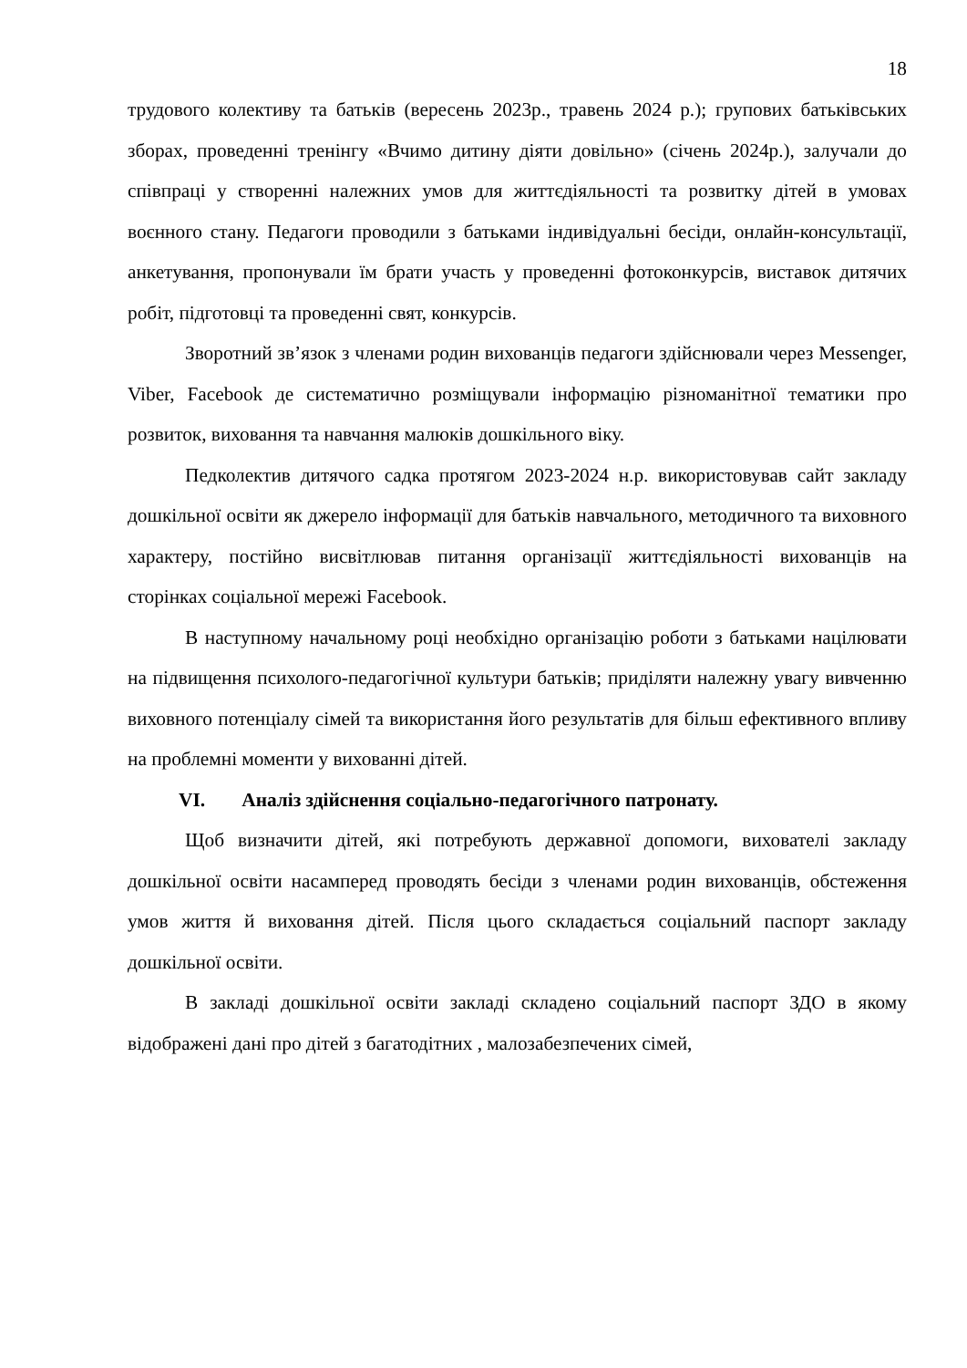18
трудового колективу та батьків (вересень 2023р., травень 2024 р.); групових батьківських зборах, проведенні тренінгу «Вчимо дитину діяти довільно» (січень 2024р.), залучали до співпраці у створенні належних умов для життєдіяльності та розвитку дітей в умовах воєнного стану. Педагоги проводили з батьками індивідуальні бесіди, онлайн-консультації, анкетування, пропонували їм брати участь у проведенні фотоконкурсів, виставок дитячих робіт, підготовці та проведенні свят, конкурсів.
Зворотний зв’язок з членами родин вихованців педагоги здійснювали через Messenger, Viber, Facebook де систематично розміщували інформацію різноманітної тематики про розвиток, виховання та навчання малюків дошкільного віку.
Педколектив дитячого садка протягом 2023-2024 н.р. використовував сайт закладу дошкільної освіти як джерело інформації для батьків навчального, методичного та виховного характеру, постійно висвітлював питання організації життєдіяльності вихованців на сторінках соціальної мережі Facebook.
В наступному начальному році необхідно організацію роботи з батьками націлювати на підвищення психолого-педагогічної культури батьків; приділяти належну увагу вивченню виховного потенціалу сімей та використання його результатів для більш ефективного впливу на проблемні моменти у вихованні дітей.
VI. Аналіз здійснення соціально-педагогічного патронату.
Щоб визначити дітей, які потребують державної допомоги, вихователі закладу дошкільної освіти насамперед проводять бесіди з членами родин вихованців, обстеження умов життя й виховання дітей. Після цього складається соціальний паспорт закладу дошкільної освіти.
В закладі дошкільної освіти закладі складено соціальний паспорт ЗДО в якому відображені дані про дітей з багатодітних , малозабезпечених сімей,